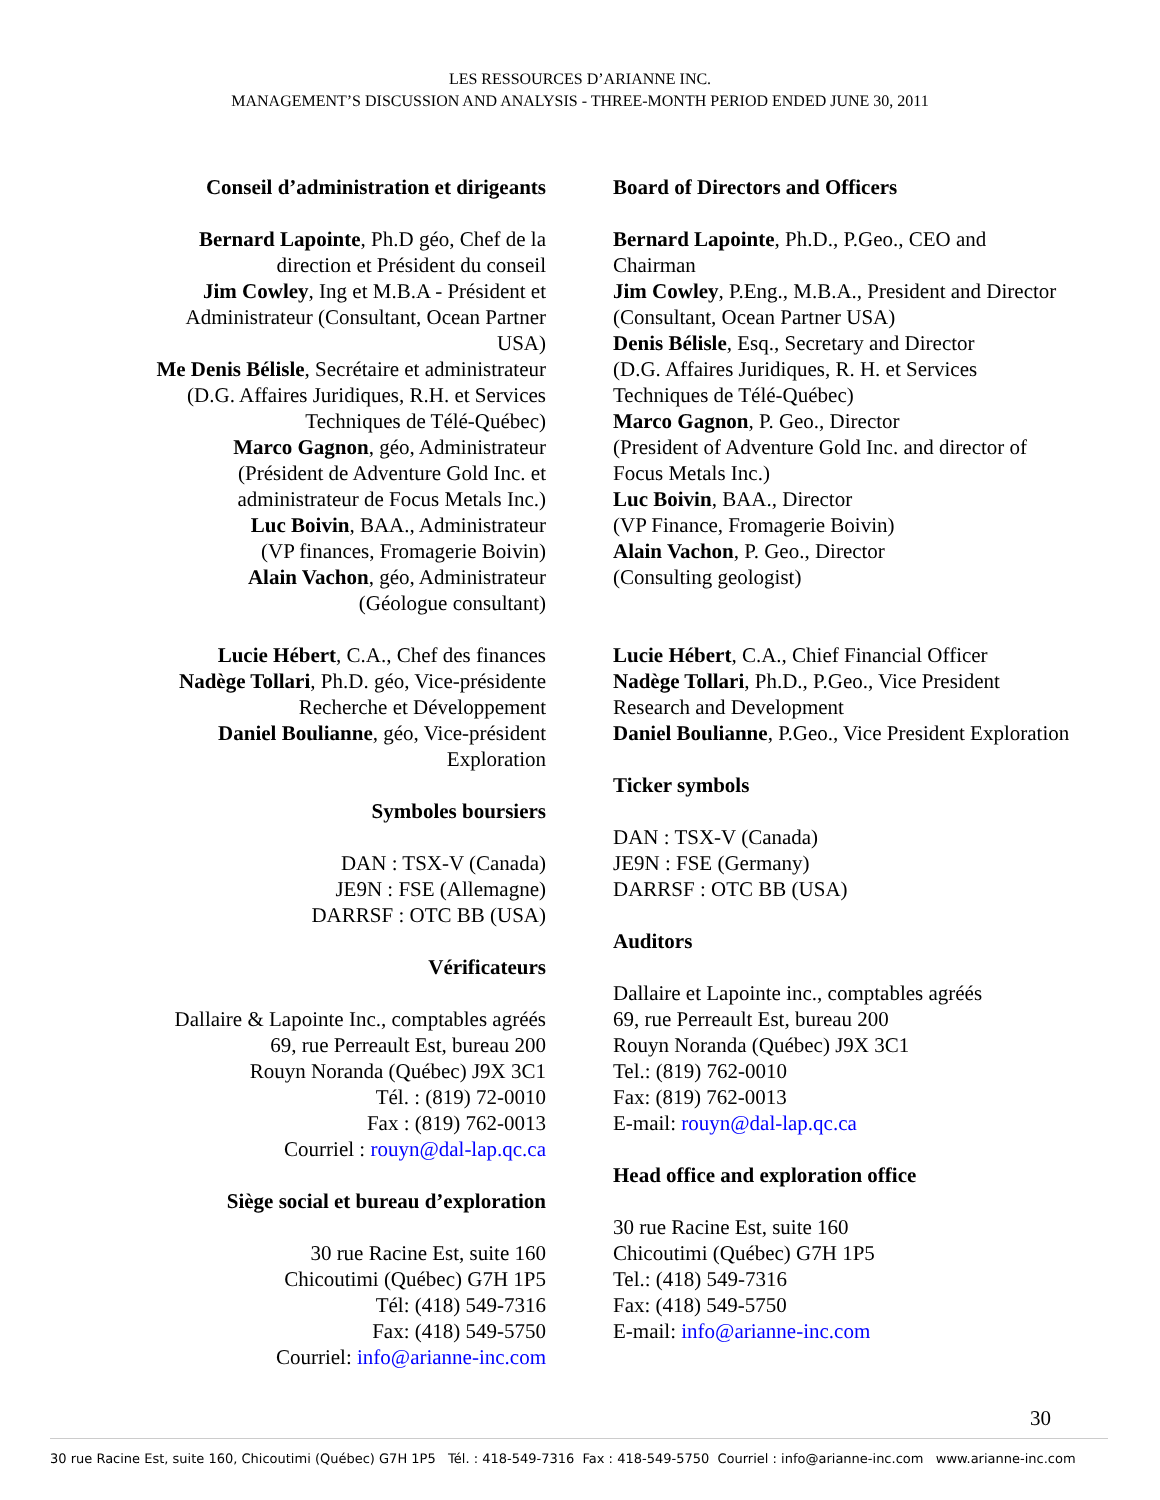LES RESSOURCES D’ARIANNE INC.
MANAGEMENT’S DISCUSSION AND ANALYSIS - THREE-MONTH PERIOD ENDED JUNE 30, 2011
Conseil d’administration et dirigeants
Bernard Lapointe, Ph.D géo, Chef de la
direction et Président du conseil
Jim Cowley, Ing et M.B.A - Président et
Administrateur (Consultant, Ocean Partner
USA)
Me Denis Bélisle, Secrétaire et administrateur
(D.G. Affaires Juridiques, R.H. et Services
Techniques de Télé-Québec)
Marco Gagnon, géo, Administrateur
(Président de Adventure Gold Inc. et
administrateur de Focus Metals Inc.)
Luc Boivin, BAA., Administrateur
(VP finances, Fromagerie Boivin)
Alain Vachon, géo, Administrateur
(Géologue consultant)
Lucie Hébert, C.A., Chef des finances
Nadège Tollari, Ph.D. géo, Vice-présidente
Recherche et Développement
Daniel Boulianne, géo, Vice-président
Exploration
Symboles boursiers
DAN : TSX-V (Canada)
JE9N : FSE (Allemagne)
DARRSF : OTC BB (USA)
Vérificateurs
Dallaire & Lapointe Inc., comptables agréés
69, rue Perreault Est, bureau 200
Rouyn Noranda (Québec) J9X 3C1
Tél. : (819) 72-0010
Fax : (819) 762-0013
Courriel : rouyn@dal-lap.qc.ca
Siège social et bureau d’exploration
30 rue Racine Est, suite 160
Chicoutimi (Québec) G7H 1P5
Tél: (418) 549-7316
Fax: (418) 549-5750
Courriel: info@arianne-inc.com
Board of Directors and Officers
Bernard Lapointe, Ph.D., P.Geo., CEO and Chairman
Jim Cowley, P.Eng., M.B.A., President and Director (Consultant, Ocean Partner USA)
Denis Bélisle, Esq., Secretary and Director
(D.G. Affaires Juridiques, R. H. et Services Techniques de Télé-Québec)
Marco Gagnon, P. Geo., Director
(President of Adventure Gold Inc. and director of Focus Metals Inc.)
Luc Boivin, BAA., Director
(VP Finance, Fromagerie Boivin)
Alain Vachon, P. Geo., Director
(Consulting geologist)
Lucie Hébert, C.A., Chief Financial Officer
Nadège Tollari, Ph.D., P.Geo., Vice President Research and Development
Daniel Boulianne, P.Geo., Vice President Exploration
Ticker symbols
DAN : TSX-V (Canada)
JE9N : FSE (Germany)
DARRSF : OTC BB (USA)
Auditors
Dallaire et Lapointe inc., comptables agréés
69, rue Perreault Est, bureau 200
Rouyn Noranda (Québec) J9X 3C1
Tel.: (819) 762-0010
Fax: (819) 762-0013
E-mail: rouyn@dal-lap.qc.ca
Head office and exploration office
30 rue Racine Est, suite 160
Chicoutimi (Québec) G7H 1P5
Tel.: (418) 549-7316
Fax: (418) 549-5750
E-mail: info@arianne-inc.com
30
30 rue Racine Est, suite 160, Chicoutimi (Québec) G7H 1P5 Tél. : 418-549-7316 Fax : 418-549-5750 Courriel : info@arianne-inc.com www.arianne-inc.com